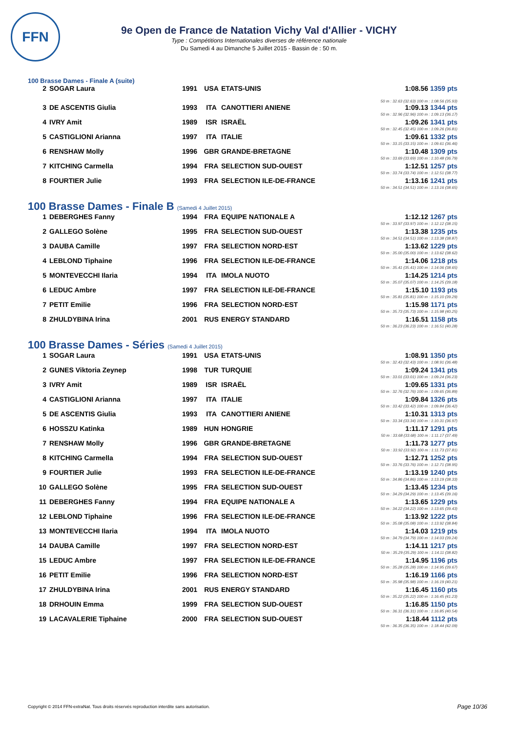FFN
9e Open de France de Natation Vichy Val d'Allier - VICHY
Type : Compétitions Internationales diverses de référence nationale
Du Samedi 4 au Dimanche 5 Juillet 2015 - Bassin de : 50 m.
100 Brasse Dames - Finale A (suite)
| 2 | SOGAR Laura | 1991 | USA | ETATS-UNIS | 1:08.56 1359 pts 50 m : 32.63 (32.63) 100 m : 1:08.56 (35.93) |
| 3 | DE ASCENTIS Giulia | 1993 | ITA | CANOTTIERI ANIENE | 1:09.13 1344 pts 50 m : 32.96 (32.96) 100 m : 1:09.13 (36.17) |
| 4 | IVRY Amit | 1989 | ISR | ISRAËL | 1:09.26 1341 pts 50 m : 32.45 (32.45) 100 m : 1:09.26 (36.81) |
| 5 | CASTIGLIONI Arianna | 1997 | ITA | ITALIE | 1:09.61 1332 pts 50 m : 33.15 (33.15) 100 m : 1:09.61 (36.46) |
| 6 | RENSHAW Molly | 1996 | GBR | GRANDE-BRETAGNE | 1:10.48 1309 pts 50 m : 33.69 (33.69) 100 m : 1:10.48 (36.79) |
| 7 | KITCHING Carmella | 1994 | FRA | SELECTION SUD-OUEST | 1:12.51 1257 pts 50 m : 33.74 (33.74) 100 m : 1:12.51 (38.77) |
| 8 | FOURTIER Julie | 1993 | FRA | SELECTION ILE-DE-FRANCE | 1:13.16 1241 pts 50 m : 34.51 (34.51) 100 m : 1:13.16 (38.65) |
100 Brasse Dames - Finale B (Samedi 4 Juillet 2015)
| 1 | DEBERGHES Fanny | 1994 | FRA | EQUIPE NATIONALE A | 1:12.12 1267 pts 50 m : 33.97 (33.97) 100 m : 1:12.12 (38.15) |
| 2 | GALLEGO Solène | 1995 | FRA | SELECTION SUD-OUEST | 1:13.38 1235 pts 50 m : 34.51 (34.51) 100 m : 1:13.38 (38.87) |
| 3 | DAUBA Camille | 1997 | FRA | SELECTION NORD-EST | 1:13.62 1229 pts 50 m : 35.00 (35.00) 100 m : 1:13.62 (38.62) |
| 4 | LEBLOND Tiphaine | 1996 | FRA | SELECTION ILE-DE-FRANCE | 1:14.06 1218 pts 50 m : 35.41 (35.41) 100 m : 1:14.06 (38.65) |
| 5 | MONTEVECCHI Ilaria | 1994 | ITA | IMOLA NUOTO | 1:14.25 1214 pts 50 m : 35.07 (35.07) 100 m : 1:14.25 (39.18) |
| 6 | LEDUC Ambre | 1997 | FRA | SELECTION ILE-DE-FRANCE | 1:15.10 1193 pts 50 m : 35.81 (35.81) 100 m : 1:15.10 (39.29) |
| 7 | PETIT Emilie | 1996 | FRA | SELECTION NORD-EST | 1:15.98 1171 pts 50 m : 35.73 (35.73) 100 m : 1:15.98 (40.25) |
| 8 | ZHULDYBINA Irina | 2001 | RUS | ENERGY STANDARD | 1:16.51 1158 pts 50 m : 36.23 (36.23) 100 m : 1:16.51 (40.28) |
100 Brasse Dames - Séries (Samedi 4 Juillet 2015)
| 1 | SOGAR Laura | 1991 | USA | ETATS-UNIS | 1:08.91 1350 pts 50 m : 32.43 (32.43) 100 m : 1:08.91 (36.48) |
| 2 | GUNES Viktoria Zeynep | 1998 | TUR | TURQUIE | 1:09.24 1341 pts 50 m : 33.01 (33.01) 100 m : 1:09.24 (36.23) |
| 3 | IVRY Amit | 1989 | ISR | ISRAËL | 1:09.65 1331 pts 50 m : 32.76 (32.76) 100 m : 1:09.65 (36.89) |
| 4 | CASTIGLIONI Arianna | 1997 | ITA | ITALIE | 1:09.84 1326 pts 50 m : 33.42 (33.42) 100 m : 1:09.84 (36.42) |
| 5 | DE ASCENTIS Giulia | 1993 | ITA | CANOTTIERI ANIENE | 1:10.31 1313 pts 50 m : 33.34 (33.34) 100 m : 1:10.31 (36.97) |
| 6 | HOSSZU Katinka | 1989 | HUN | HONGRIE | 1:11.17 1291 pts 50 m : 33.68 (33.68) 100 m : 1:11.17 (37.49) |
| 7 | RENSHAW Molly | 1996 | GBR | GRANDE-BRETAGNE | 1:11.73 1277 pts 50 m : 33.92 (33.92) 100 m : 1:11.73 (37.81) |
| 8 | KITCHING Carmella | 1994 | FRA | SELECTION SUD-OUEST | 1:12.71 1252 pts 50 m : 33.76 (33.76) 100 m : 1:12.71 (38.95) |
| 9 | FOURTIER Julie | 1993 | FRA | SELECTION ILE-DE-FRANCE | 1:13.19 1240 pts 50 m : 34.86 (34.86) 100 m : 1:13.19 (38.33) |
| 10 | GALLEGO Solène | 1995 | FRA | SELECTION SUD-OUEST | 1:13.45 1234 pts 50 m : 34.29 (34.29) 100 m : 1:13.45 (39.16) |
| 11 | DEBERGHES Fanny | 1994 | FRA | EQUIPE NATIONALE A | 1:13.65 1229 pts 50 m : 34.22 (34.22) 100 m : 1:13.65 (39.43) |
| 12 | LEBLOND Tiphaine | 1996 | FRA | SELECTION ILE-DE-FRANCE | 1:13.92 1222 pts 50 m : 35.08 (35.08) 100 m : 1:13.92 (38.84) |
| 13 | MONTEVECCHI Ilaria | 1994 | ITA | IMOLA NUOTO | 1:14.03 1219 pts 50 m : 34.79 (34.79) 100 m : 1:14.03 (39.24) |
| 14 | DAUBA Camille | 1997 | FRA | SELECTION NORD-EST | 1:14.11 1217 pts 50 m : 35.29 (35.29) 100 m : 1:14.11 (38.82) |
| 15 | LEDUC Ambre | 1997 | FRA | SELECTION ILE-DE-FRANCE | 1:14.95 1196 pts 50 m : 35.28 (35.28) 100 m : 1:14.95 (39.67) |
| 16 | PETIT Emilie | 1996 | FRA | SELECTION NORD-EST | 1:16.19 1166 pts 50 m : 35.98 (35.98) 100 m : 1:16.19 (40.21) |
| 17 | ZHULDYBINA Irina | 2001 | RUS | ENERGY STANDARD | 1:16.45 1160 pts 50 m : 35.22 (35.22) 100 m : 1:16.45 (41.23) |
| 18 | DRHOUIN Emma | 1999 | FRA | SELECTION SUD-OUEST | 1:16.85 1150 pts 50 m : 36.31 (36.31) 100 m : 1:16.85 (40.54) |
| 19 | LACAVALERIE Tiphaine | 2000 | FRA | SELECTION SUD-OUEST | 1:18.44 1112 pts 50 m : 36.35 (36.35) 100 m : 1:18.44 (42.09) |
Copyright © 2014 FFN-extraNat. Tous droits réservés reproduction interdite sans autorisation.
Page 10/36